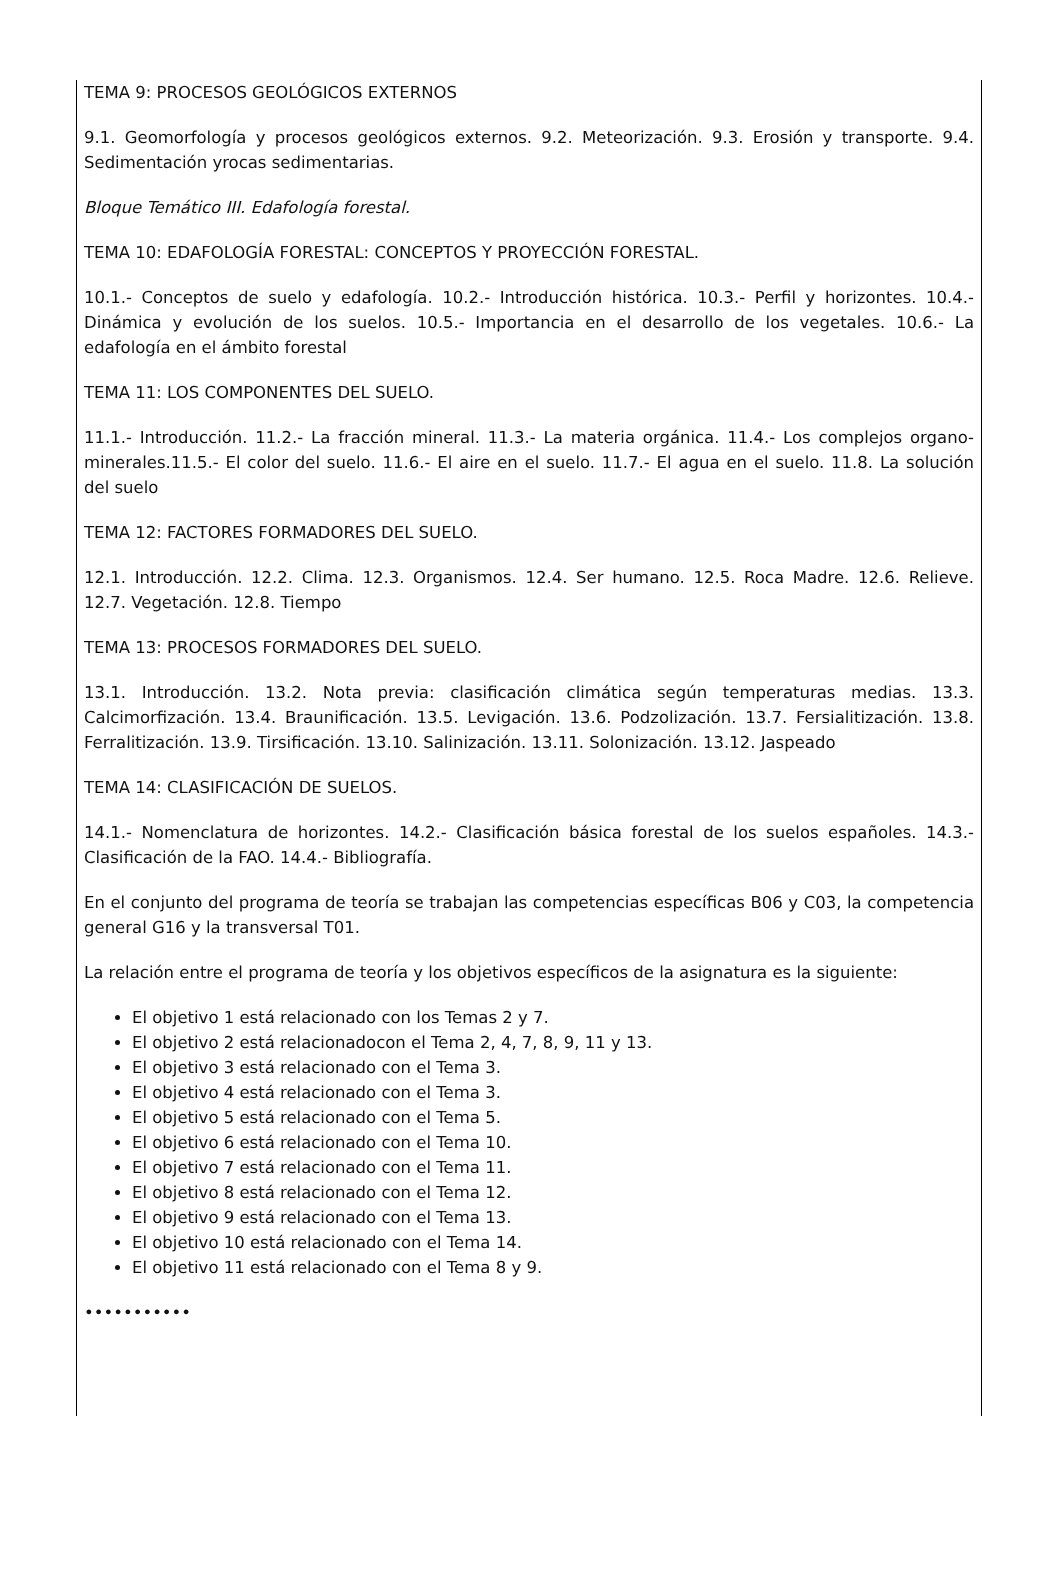TEMA 9: PROCESOS GEOLÓGICOS EXTERNOS
9.1. Geomorfología y procesos geológicos externos. 9.2. Meteorización. 9.3. Erosión y transporte. 9.4. Sedimentación yrocas sedimentarias.
Bloque Temático III. Edafología forestal.
TEMA 10: EDAFOLOGÍA FORESTAL: CONCEPTOS Y PROYECCIÓN FORESTAL.
10.1.- Conceptos de suelo y edafología. 10.2.- Introducción histórica. 10.3.- Perfil y horizontes. 10.4.- Dinámica y evolución de los suelos. 10.5.- Importancia en el desarrollo de los vegetales. 10.6.- La edafología en el ámbito forestal
TEMA 11: LOS COMPONENTES DEL SUELO.
11.1.- Introducción. 11.2.- La fracción mineral. 11.3.- La materia orgánica. 11.4.- Los complejos organo-minerales.11.5.- El color del suelo. 11.6.- El aire en el suelo. 11.7.- El agua en el suelo. 11.8. La solución del suelo
TEMA 12: FACTORES FORMADORES DEL SUELO.
12.1. Introducción. 12.2. Clima. 12.3. Organismos. 12.4. Ser humano. 12.5. Roca Madre. 12.6. Relieve. 12.7. Vegetación. 12.8. Tiempo
TEMA 13: PROCESOS FORMADORES DEL SUELO.
13.1. Introducción. 13.2. Nota previa: clasificación climática según temperaturas medias. 13.3. Calcimorfización. 13.4. Braunificación. 13.5. Levigación. 13.6. Podzolización. 13.7. Fersialitización. 13.8. Ferralitización. 13.9. Tirsificación. 13.10. Salinización. 13.11. Solonización. 13.12. Jaspeado
TEMA 14: CLASIFICACIÓN DE SUELOS.
14.1.- Nomenclatura de horizontes. 14.2.- Clasificación básica forestal de los suelos españoles. 14.3.- Clasificación de la FAO. 14.4.- Bibliografía.
En el conjunto del programa de teoría se trabajan las competencias específicas B06 y C03, la competencia general G16 y la transversal T01.
La relación entre el programa de teoría y los objetivos específicos de la asignatura es la siguiente:
El objetivo 1 está relacionado con los Temas 2 y 7.
El objetivo 2 está relacionadocon el Tema 2, 4, 7, 8, 9, 11 y 13.
El objetivo 3 está relacionado con el Tema 3.
El objetivo 4 está relacionado con el Tema 3.
El objetivo 5 está relacionado con el Tema 5.
El objetivo 6 está relacionado con el Tema 10.
El objetivo 7 está relacionado con el Tema 11.
El objetivo 8 está relacionado con el Tema 12.
El objetivo 9 está relacionado con el Tema 13.
El objetivo 10 está relacionado con el Tema 14.
El objetivo 11 está relacionado con el Tema 8 y 9.
•••••••••••